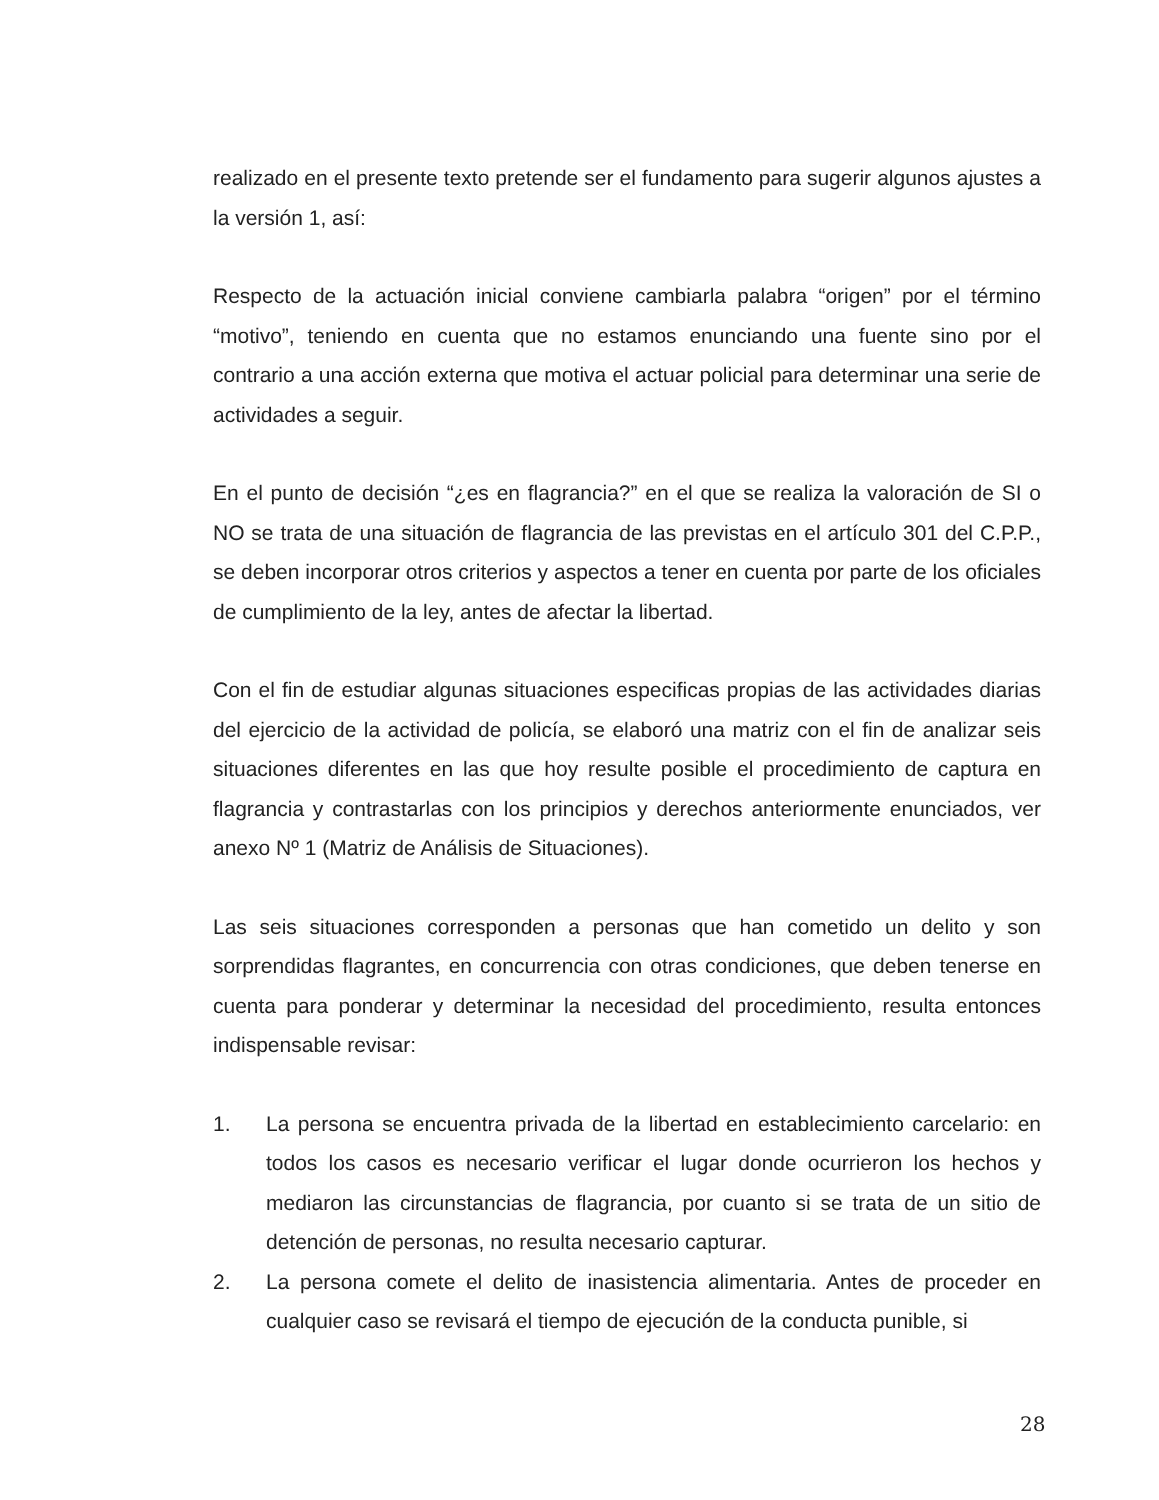realizado en el presente texto pretende ser el fundamento para sugerir algunos ajustes a la versión 1, así:
Respecto de la actuación inicial conviene cambiarla palabra “origen” por el término “motivo”, teniendo en cuenta que no estamos enunciando una fuente sino por el contrario a una acción externa que motiva el actuar policial para determinar una serie de actividades a seguir.
En el punto de decisión “¿es en flagrancia?” en el que se realiza la valoración de SI o NO se trata de una situación de flagrancia de las previstas en el artículo 301 del C.P.P., se deben incorporar otros criterios y aspectos a tener en cuenta por parte de los oficiales de cumplimiento de la ley, antes de afectar la libertad.
Con el fin de estudiar algunas situaciones especificas propias de las actividades diarias del ejercicio de la actividad de policía, se elaboró una matriz con el fin de analizar seis situaciones diferentes en las que hoy resulte posible el procedimiento de captura en flagrancia y contrastarlas con los principios y derechos anteriormente enunciados, ver anexo Nº 1 (Matriz de Análisis de Situaciones).
Las seis situaciones corresponden a personas que han cometido un delito y son sorprendidas flagrantes, en concurrencia con otras condiciones, que deben tenerse en cuenta para ponderar y determinar la necesidad del procedimiento, resulta entonces indispensable revisar:
1. La persona se encuentra privada de la libertad en establecimiento carcelario: en todos los casos es necesario verificar el lugar donde ocurrieron los hechos y mediaron las circunstancias de flagrancia, por cuanto si se trata de un sitio de detención de personas, no resulta necesario capturar.
2. La persona comete el delito de inasistencia alimentaria. Antes de proceder en cualquier caso se revisará el tiempo de ejecución de la conducta punible, si
28